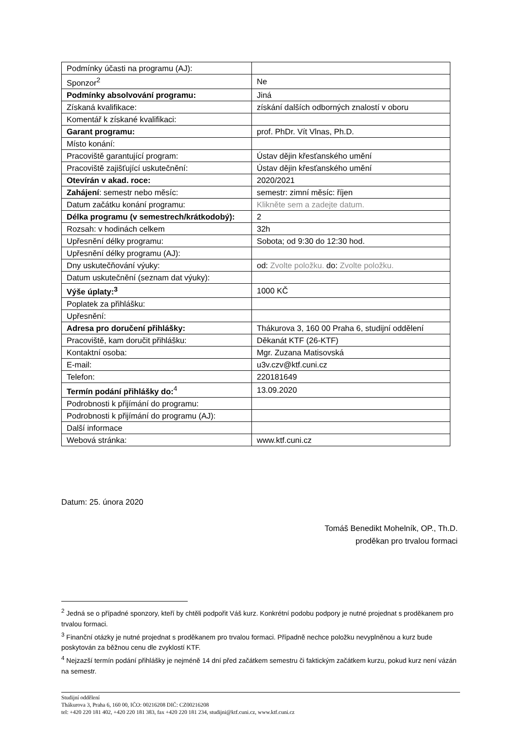| Podmínky účasti na programu (AJ): | |
| Sponzor<sup>2</sup> | Ne |
| Podmínky absolvování programu: | Jiná |
| Získaná kvalifikace: | získání dalších odborných znalostí v oboru |
| Komentář k získané kvalifikaci: | |
| Garant programu: | prof. PhDr. Vít Vlnas, Ph.D. |
| Místo konání: | |
| Pracoviště garantující program: | Ústav dějin křesťanského umění |
| Pracoviště zajišťující uskutečnění: | Ústav dějin křesťanského umění |
| Otevírán v akad. roce: | 2020/2021 |
| Zahájení : semestr nebo měsíc: | semestr: zimní měsíc: říjen |
| Datum začátku konání programu: | Klikněte sem a zadejte datum. |
| Délka programu (v semestrech/krátkodobý): | 2 |
| Rozsah: v hodinách celkem | 32h |
| Upřesnění délky programu: | Sobota; od 9:30 do 12:30 hod. |
| Upřesnění délky programu (AJ): | |
| Dny uskutečňování výuky: | od: Zvolte položku. do: Zvolte položku. |
| Datum uskutečnění (seznam dat výuky): | |
| Výše úplaty:<sup>3</sup> | 1000 KČ |
| Poplatek za přihlášku: | |
| Upřesnění: | |
| Adresa pro doručení přihlášky: | Thákurova 3, 160 00 Praha 6, studijní oddělení |
| Pracoviště, kam doručit přihlášku: | Děkanát KTF (26-KTF) |
| Kontaktní osoba: | Mgr. Zuzana Matisovská |
| E-mail: | u3v.czv@ktf.cuni.cz |
| Telefon: | 220181649 |
| Termín podání přihlášky do:<sup>4</sup> | 13.09.2020 |
| Podrobnosti k přijímání do programu: | |
| Podrobnosti k přijímání do programu (AJ): | |
| Další informace | |
| Webová stránka: | www.ktf.cuni.cz |
Datum: 25. února 2020
Tomáš Benedikt Mohelník, OP., Th.D.
proděkan pro trvalou formaci
<sup>2</sup> Jedná se o případné sponzory, kteří by chtěli podpořit Váš kurz. Konkrétní podobu podpory je nutné projednat s proděkanem pro trvalou formaci.
<sup>3</sup> Finanční otázky je nutné projednat s proděkanem pro trvalou formaci. Případně nechce položku nevyplněnou a kurz bude poskytován za běžnou cenu dle zvyklostí KTF.
<sup>4</sup> Nejzazší termín podání přihlášky je nejméně 14 dní před začátkem semestru či faktickým začátkem kurzu, pokud kurz není vázán na semestr.
Studijní oddělení
Thákurova 3, Praha 6, 160 00, IČO: 00216208 DIČ: CZ00216208
tel: +420 220 181 402, +420 220 181 383, fax +420 220 181 234, studijni@ktf.cuni.cz, www.ktf.cuni.cz